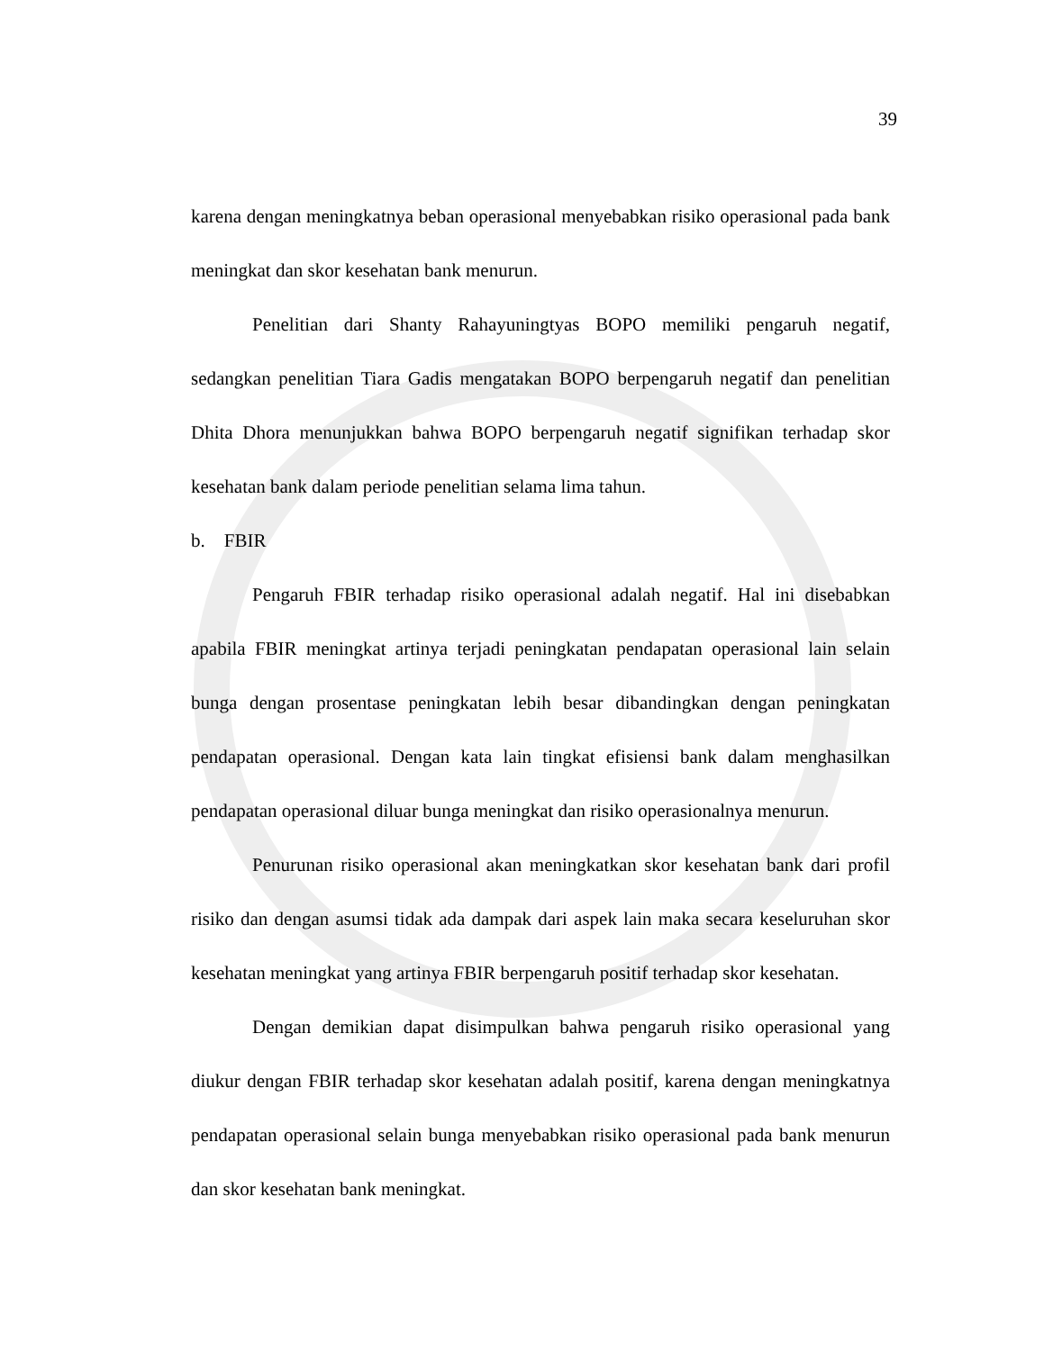39
karena dengan meningkatnya beban operasional menyebabkan risiko operasional pada bank meningkat dan skor kesehatan bank menurun.
Penelitian dari Shanty Rahayuningtyas BOPO memiliki pengaruh negatif, sedangkan penelitian Tiara Gadis mengatakan BOPO berpengaruh negatif dan penelitian Dhita Dhora menunjukkan bahwa BOPO berpengaruh negatif signifikan terhadap skor kesehatan bank dalam periode penelitian selama lima tahun.
b. FBIR
Pengaruh FBIR terhadap risiko operasional adalah negatif. Hal ini disebabkan apabila FBIR meningkat artinya terjadi peningkatan pendapatan operasional lain selain bunga dengan prosentase peningkatan lebih besar dibandingkan dengan peningkatan pendapatan operasional. Dengan kata lain tingkat efisiensi bank dalam menghasilkan pendapatan operasional diluar bunga meningkat dan risiko operasionalnya menurun.
Penurunan risiko operasional akan meningkatkan skor kesehatan bank dari profil risiko dan dengan asumsi tidak ada dampak dari aspek lain maka secara keseluruhan skor kesehatan meningkat yang artinya FBIR berpengaruh positif terhadap skor kesehatan.
Dengan demikian dapat disimpulkan bahwa pengaruh risiko operasional yang diukur dengan FBIR terhadap skor kesehatan adalah positif, karena dengan meningkatnya pendapatan operasional selain bunga menyebabkan risiko operasional pada bank menurun dan skor kesehatan bank meningkat.